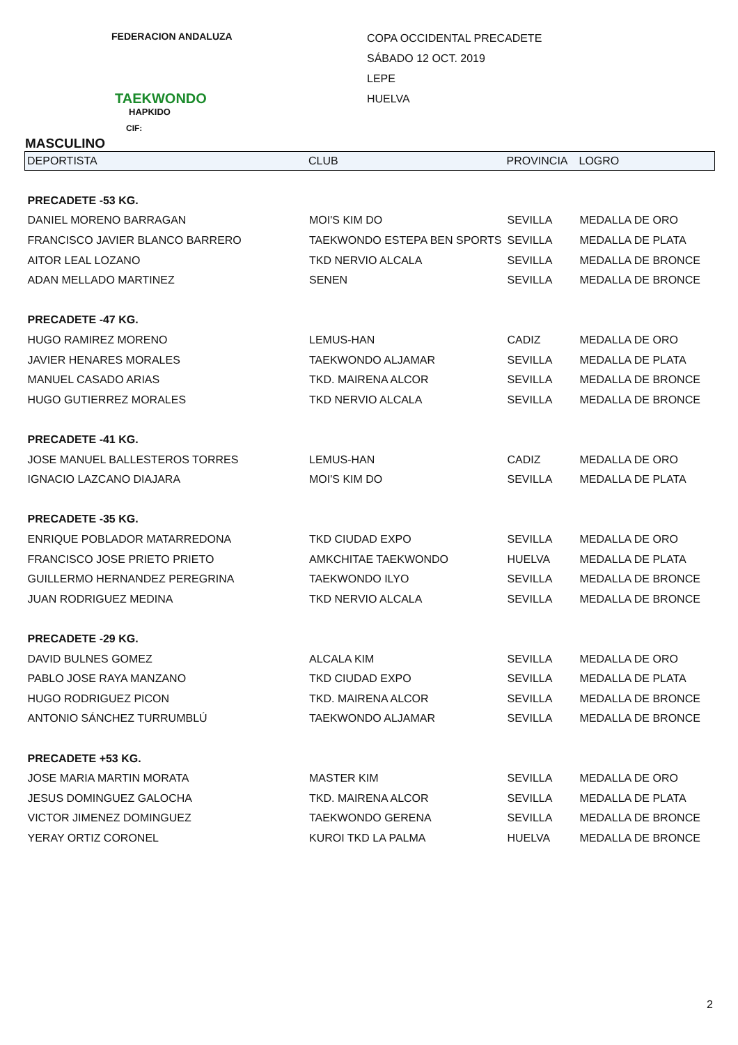FEDERACION ANDALUZA
TAEKWONDO
HAPKIDO
CIF:
COPA OCCIDENTAL PRECADETE
SÁBADO 12 OCT. 2019
LEPE
HUELVA
MASCULINO
| DEPORTISTA | CLUB | PROVINCIA | LOGRO |
| --- | --- | --- | --- |
| PRECADETE -53 KG. | | | |
| DANIEL MORENO BARRAGAN | MOI'S KIM DO | SEVILLA | MEDALLA DE ORO |
| FRANCISCO JAVIER BLANCO BARRERO | TAEKWONDO ESTEPA BEN SPORTS | SEVILLA | MEDALLA DE PLATA |
| AITOR LEAL LOZANO | TKD NERVIO ALCALA | SEVILLA | MEDALLA DE BRONCE |
| ADAN MELLADO MARTINEZ | SENEN | SEVILLA | MEDALLA DE BRONCE |
| PRECADETE -47 KG. | | | |
| HUGO RAMIREZ MORENO | LEMUS-HAN | CADIZ | MEDALLA DE ORO |
| JAVIER HENARES MORALES | TAEKWONDO ALJAMAR | SEVILLA | MEDALLA DE PLATA |
| MANUEL CASADO ARIAS | TKD. MAIRENA ALCOR | SEVILLA | MEDALLA DE BRONCE |
| HUGO GUTIERREZ MORALES | TKD NERVIO ALCALA | SEVILLA | MEDALLA DE BRONCE |
| PRECADETE -41 KG. | | | |
| JOSE MANUEL BALLESTEROS TORRES | LEMUS-HAN | CADIZ | MEDALLA DE ORO |
| IGNACIO LAZCANO DIAJARA | MOI'S KIM DO | SEVILLA | MEDALLA DE PLATA |
| PRECADETE -35 KG. | | | |
| ENRIQUE POBLADOR MATARREDONA | TKD CIUDAD EXPO | SEVILLA | MEDALLA DE ORO |
| FRANCISCO JOSE PRIETO PRIETO | AMKCHITAE TAEKWONDO | HUELVA | MEDALLA DE PLATA |
| GUILLERMO HERNANDEZ PEREGRINA | TAEKWONDO ILYO | SEVILLA | MEDALLA DE BRONCE |
| JUAN RODRIGUEZ MEDINA | TKD NERVIO ALCALA | SEVILLA | MEDALLA DE BRONCE |
| PRECADETE -29 KG. | | | |
| DAVID BULNES GOMEZ | ALCALA KIM | SEVILLA | MEDALLA DE ORO |
| PABLO JOSE RAYA MANZANO | TKD CIUDAD EXPO | SEVILLA | MEDALLA DE PLATA |
| HUGO RODRIGUEZ PICON | TKD. MAIRENA ALCOR | SEVILLA | MEDALLA DE BRONCE |
| ANTONIO SÁNCHEZ TURRUMBLÚ | TAEKWONDO ALJAMAR | SEVILLA | MEDALLA DE BRONCE |
| PRECADETE +53 KG. | | | |
| JOSE MARIA MARTIN MORATA | MASTER KIM | SEVILLA | MEDALLA DE ORO |
| JESUS DOMINGUEZ GALOCHA | TKD. MAIRENA ALCOR | SEVILLA | MEDALLA DE PLATA |
| VICTOR JIMENEZ DOMINGUEZ | TAEKWONDO GERENA | SEVILLA | MEDALLA DE BRONCE |
| YERAY ORTIZ CORONEL | KUROI TKD LA PALMA | HUELVA | MEDALLA DE BRONCE |
2